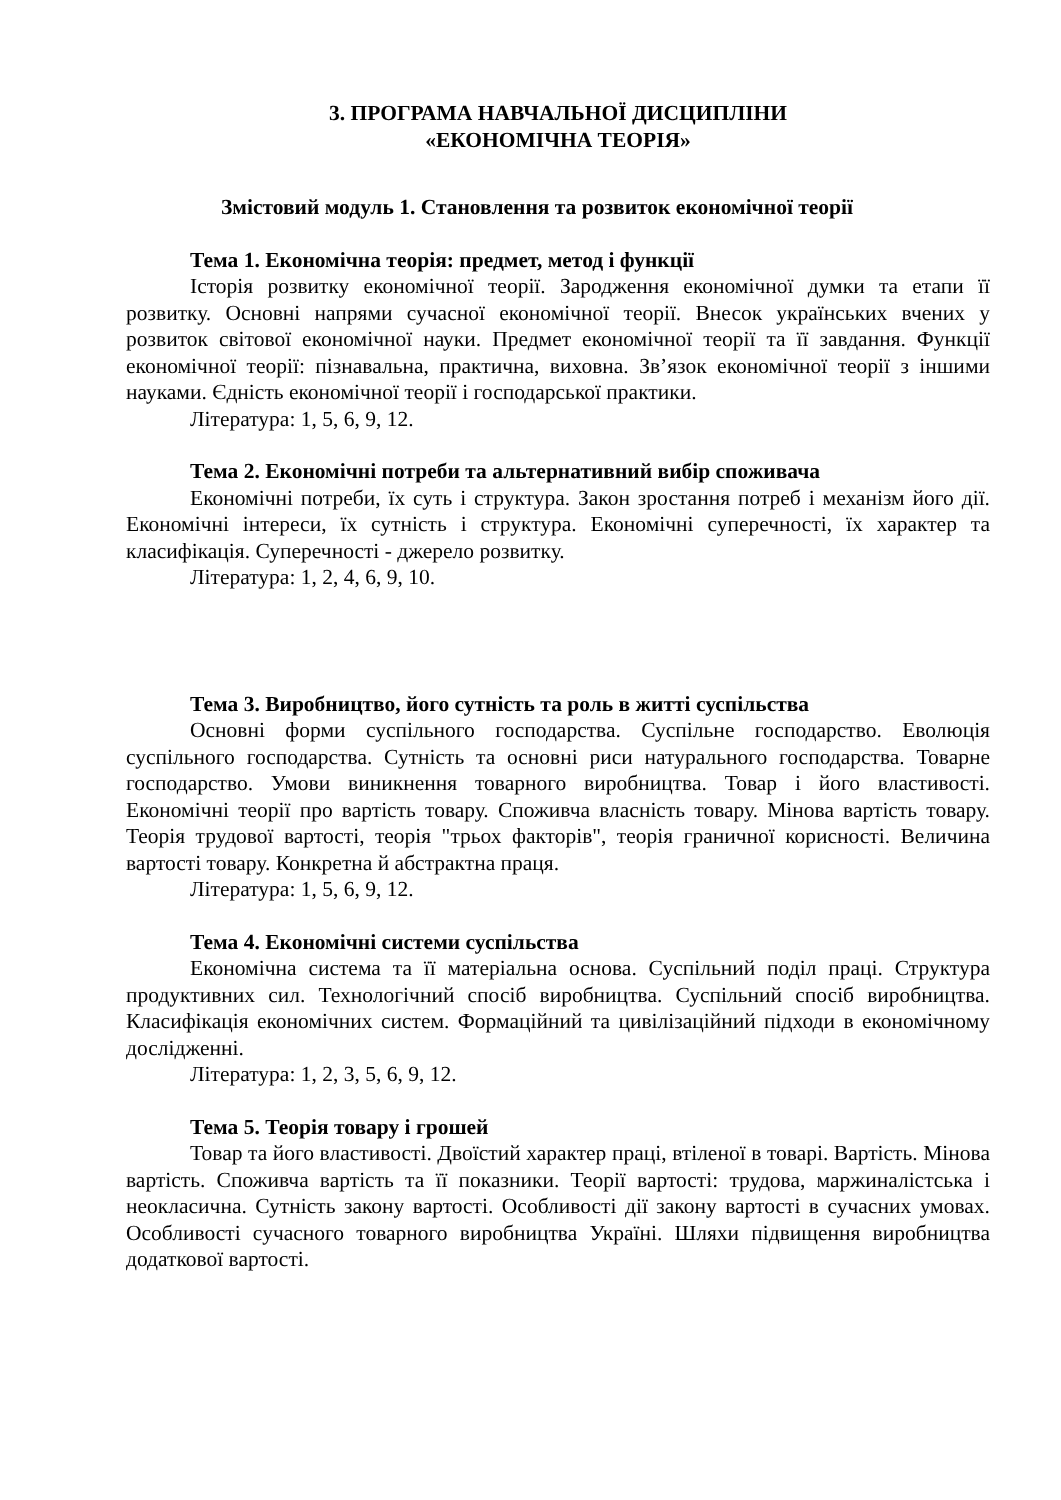3. ПРОГРАМА НАВЧАЛЬНОЇ ДИСЦИПЛІНИ
«ЕКОНОМІЧНА ТЕОРІЯ»
Змістовий модуль 1. Становлення та розвиток економічної теорії
Тема 1. Економічна теорія: предмет, метод і функції
Історія розвитку економічної теорії. Зародження економічної думки та етапи її розвитку. Основні напрями сучасної економічної теорії. Внесок українських вчених у розвиток світової економічної науки. Предмет економічної теорії та її завдання. Функції економічної теорії: пізнавальна, практична, виховна. Зв’язок економічної теорії з іншими науками. Єдність економічної теорії і господарської практики.
Література: 1, 5, 6, 9, 12.
Тема 2. Економічні потреби та альтернативний вибір споживача
Економічні потреби, їх суть і структура. Закон зростання потреб і механізм його дії. Економічні інтереси, їх сутність і структура. Економічні суперечності, їх характер та класифікація. Суперечності - джерело розвитку.
Література: 1, 2, 4, 6, 9, 10.
Тема 3. Виробництво, його сутність та роль в житті суспільства
Основні форми суспільного господарства. Суспільне господарство. Еволюція суспільного господарства. Сутність та основні риси натурального господарства. Товарне господарство. Умови виникнення товарного виробництва. Товар і його властивості. Економічні теорії про вартість товару. Споживча власність товару. Мінова вартість товару. Теорія трудової вартості, теорія "трьох факторів", теорія граничної корисності. Величина вартості товару. Конкретна й абстрактна праця.
Література: 1, 5, 6, 9, 12.
Тема 4. Економічні системи суспільства
Економічна система та її матеріальна основа. Суспільний поділ праці. Структура продуктивних сил. Технологічний спосіб виробництва. Суспільний спосіб виробництва. Класифікація економічних систем. Формаційний та цивілізаційний підходи в економічному дослідженні.
Література: 1, 2, 3, 5, 6, 9, 12.
Тема 5. Теорія товару і грошей
Товар та його властивості. Двоїстий характер праці, втіленої в товарі. Вартість. Мінова вартість. Споживча вартість та її показники. Теорії вартості: трудова, маржиналістська і неокласична. Сутність закону вартості. Особливості дії закону вартості в сучасних умовах. Особливості сучасного товарного виробництва Україні. Шляхи підвищення виробництва додаткової вартості.